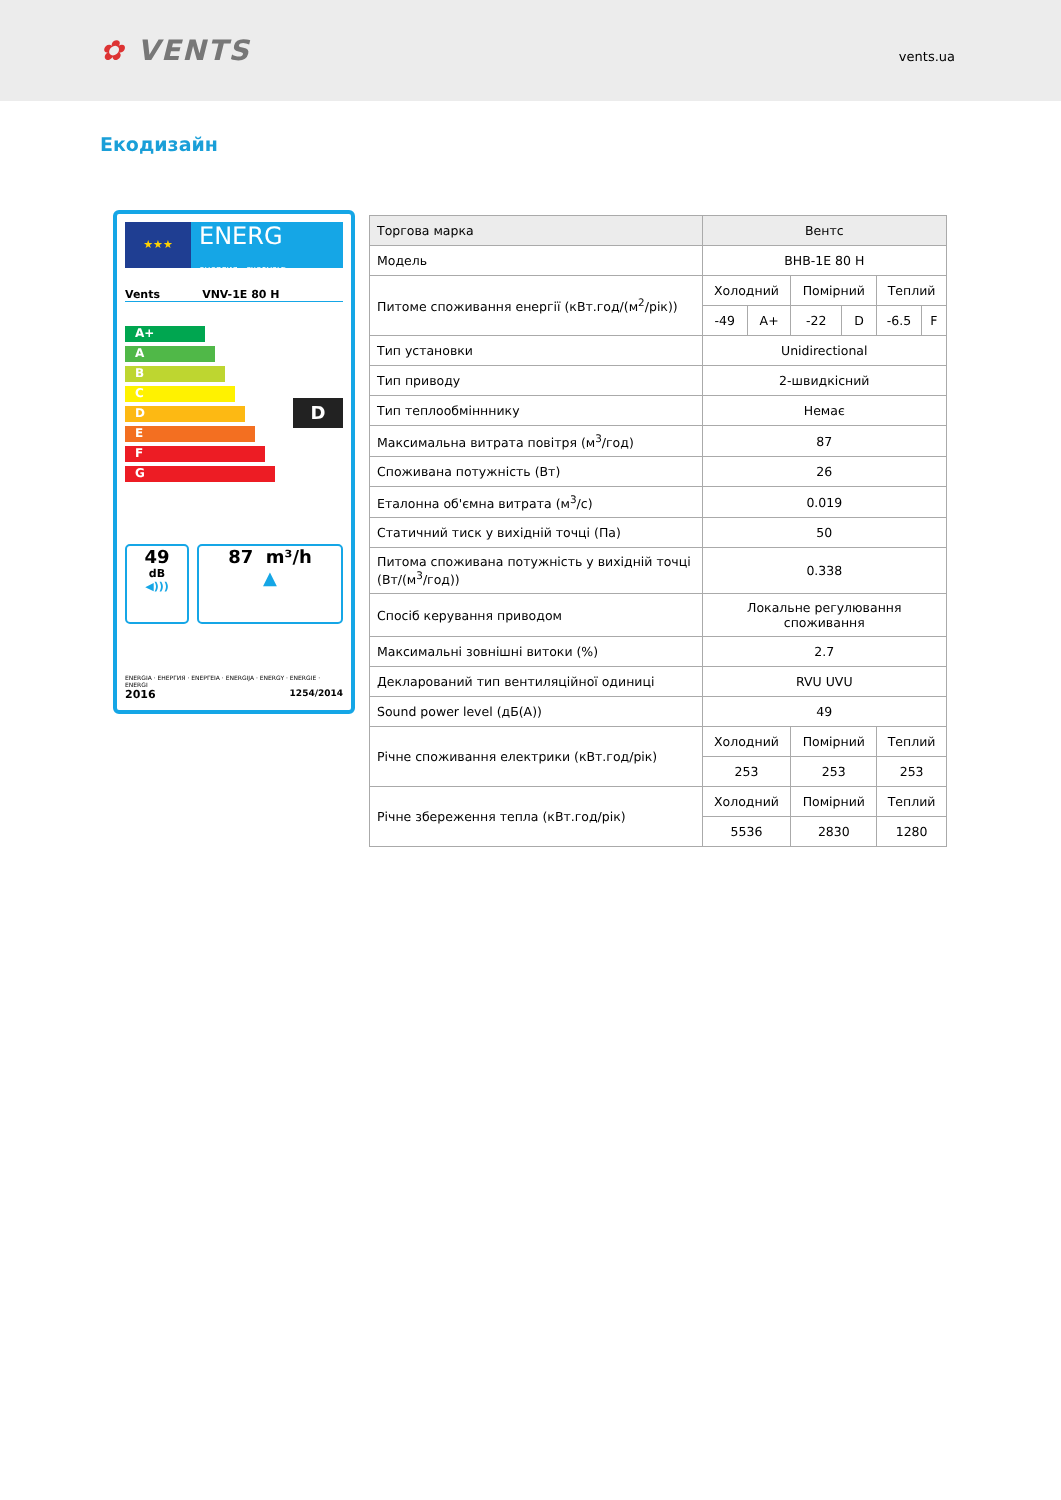✿ VENTS
vents.ua
Екодизайн
★★★
ENERG
енергия · ενεργεια
Vents VNV-1E 80 H
A+
A
B
C
D
E
F
G
D
49
dB
◀)))
87 m³/h
▲
ENERGIA · ЕНЕРГИЯ · ΕΝΕΡΓΕΙΑ · ENERGIJA · ENERGY · ENERGIE · ENERGI
2016 1254/2014
| Торгова марка | Вентс | | | | | |
| Модель | ВНВ-1Е 80 Н | | | | | |
| Питоме споживання енергії (кВт.год/(м<sup>2</sup>/рік)) | Холодний | | Помірний | | Теплий | |
| | -49 | A+ | -22 | D | -6.5 | F |
| Тип установки | Unidirectional | | | | | |
| Тип приводу | 2-швидкісний | | | | | |
| Тип теплообмінннику | Немає | | | | | |
| Максимальна витрата повітря (м<sup>3</sup>/год) | 87 | | | | | |
| Споживана потужність (Вт) | 26 | | | | | |
| Еталонна об'ємна витрата (м<sup>3</sup>/с) | 0.019 | | | | | |
| Статичний тиск у вихідній точці (Па) | 50 | | | | | |
| Питома споживана потужність у вихідній точці (Вт/(м<sup>3</sup>/год)) | 0.338 | | | | | |
| Спосіб керування приводом | Локальне регулювання споживання | | | | | |
| Максимальні зовнішні витоки (%) | 2.7 | | | | | |
| Декларований тип вентиляційної одиниці | RVU UVU | | | | | |
| Sound power level (дБ(А)) | 49 | | | | | |
| Річне споживання електрики (кВт.год/рік) | Холодний | | Помірний | | Теплий | |
| | 253 | | 253 | | 253 | |
| Річне збереження тепла (кВт.год/рік) | Холодний | | Помірний | | Теплий | |
| | 5536 | | 2830 | | 1280 | |